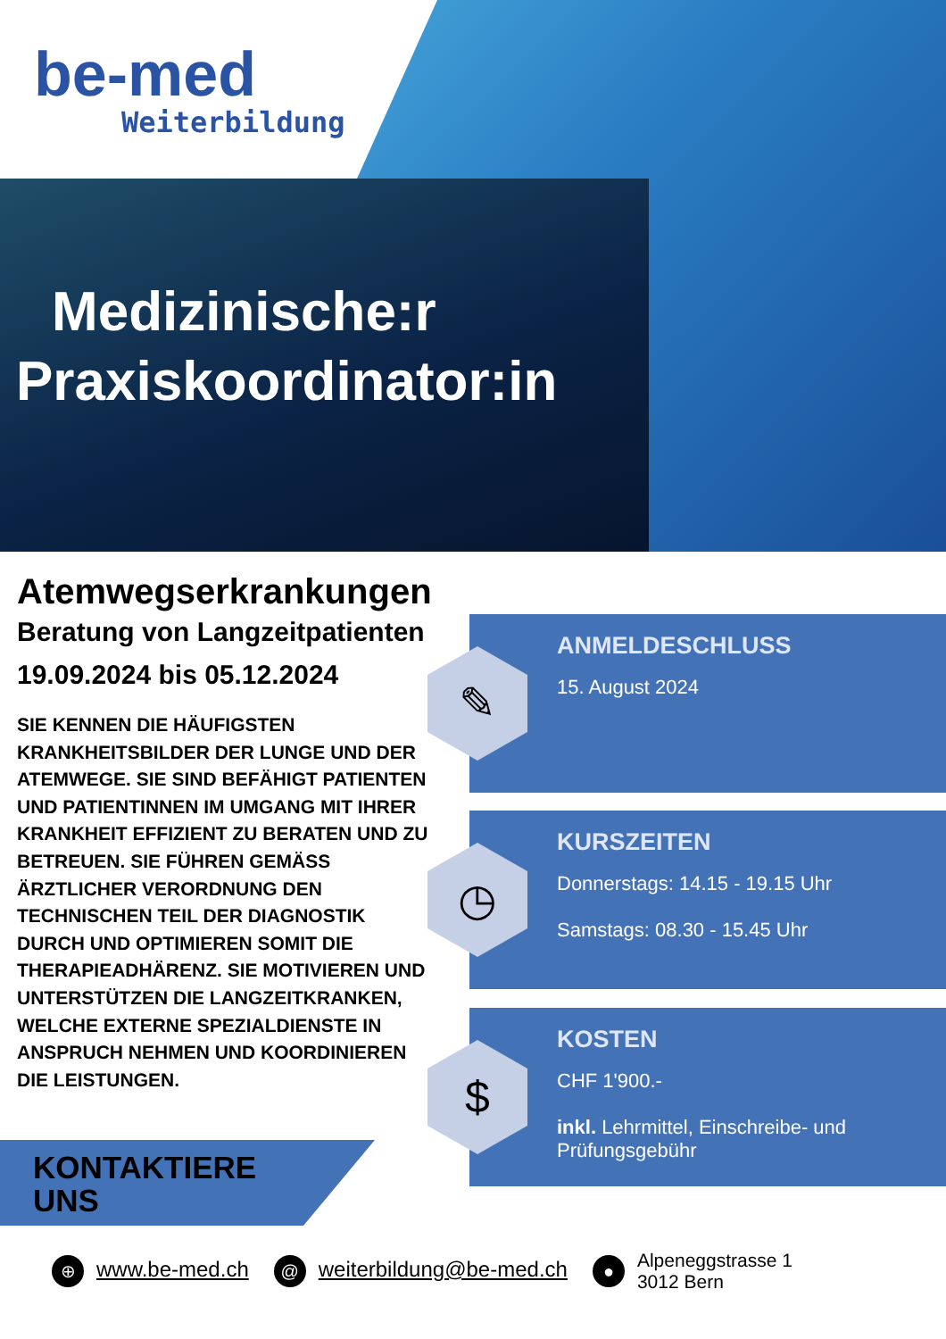be-med
Weiterbildung
Medizinische:r
Praxiskoordinator:in
Atemwegserkrankungen
Beratung von Langzeitpatienten
19.09.2024 bis 05.12.2024
SIE KENNEN DIE HÄUFIGSTEN KRANKHEITSBILDER DER LUNGE UND DER ATEMWEGE. SIE SIND BEFÄHIGT PATIENTEN UND PATIENTINNEN IM UMGANG MIT IHRER KRANKHEIT EFFIZIENT ZU BERATEN UND ZU BETREUEN. SIE FÜHREN GEMÄSS ÄRZTLICHER VERORDNUNG DEN TECHNISCHEN TEIL DER DIAGNOSTIK DURCH UND OPTIMIEREN SOMIT DIE THERAPIEADHÄRENZ. SIE MOTIVIEREN UND UNTERSTÜTZEN DIE LANGZEITKRANKEN, WELCHE EXTERNE SPEZIALDIENSTE IN ANSPRUCH NEHMEN UND KOORDINIEREN DIE LEISTUNGEN.
ANMELDESCHLUSS
15. August 2024
✎
KURSZEITEN
Donnerstags: 14.15 - 19.15 Uhr
Samstags: 08.30 - 15.45 Uhr
◷
KOSTEN
CHF 1'900.-
inkl. Lehrmittel, Einschreibe- und Prüfungsgebühr
$
KONTAKTIERE
UNS
⊕ www.be-med.ch @ weiterbildung@be-med.ch ● Alpeneggstrasse 1
3012 Bern